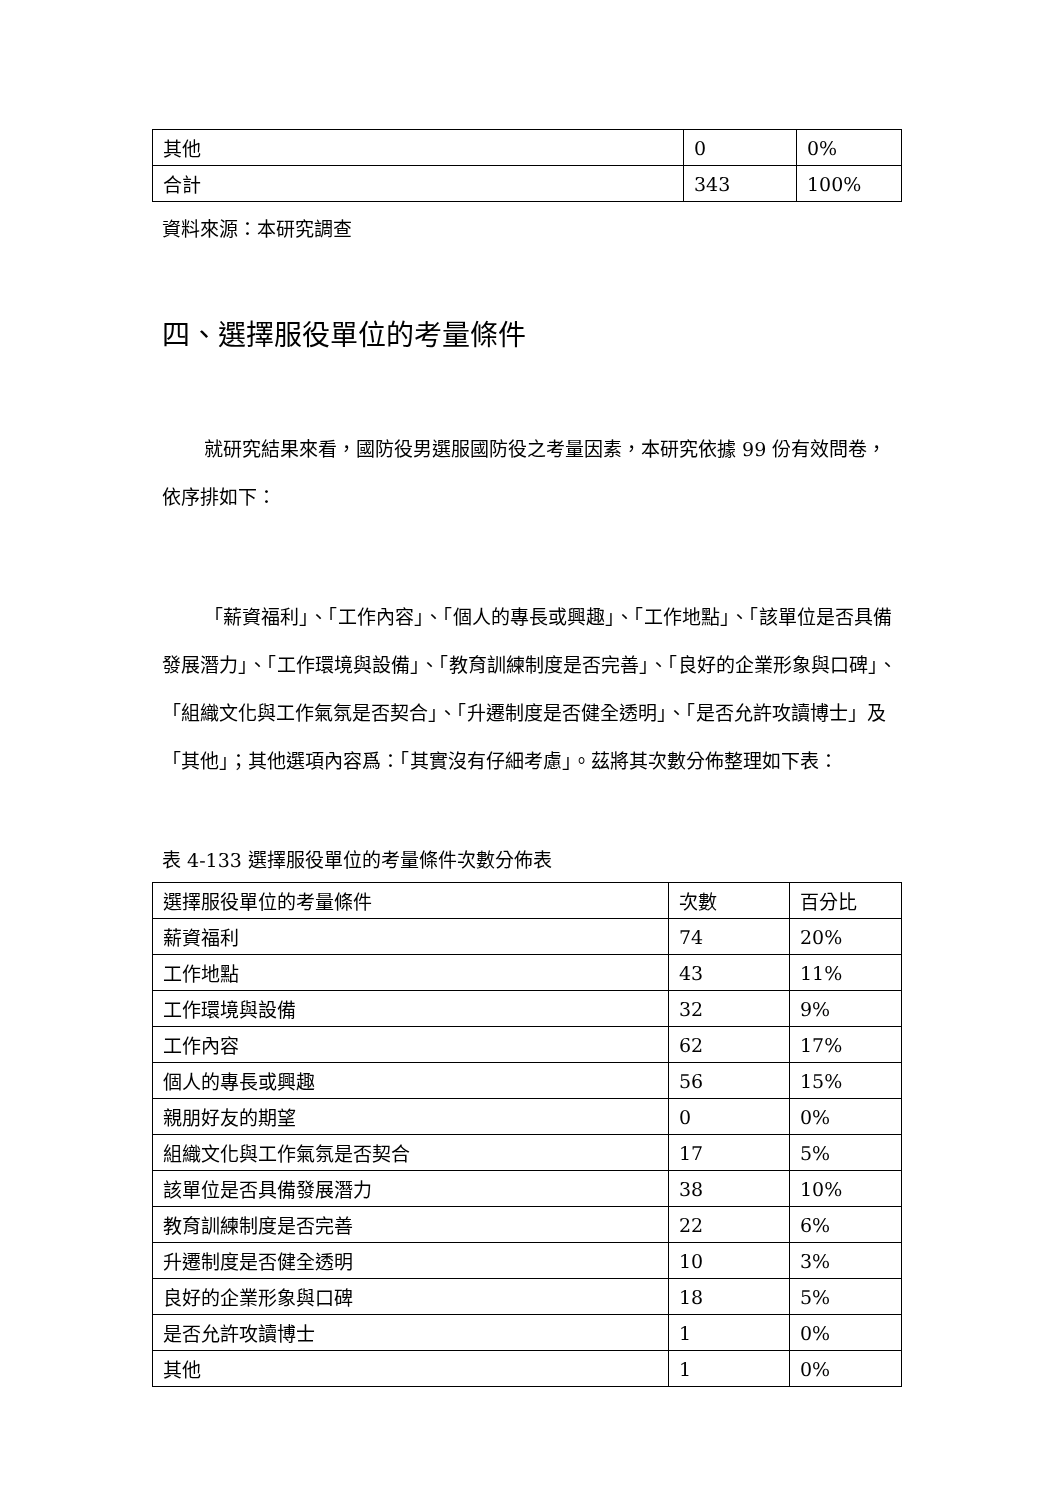| 其他 | 0 | 0% |
| 合計 | 343 | 100% |
資料來源：本研究調查
四、選擇服役單位的考量條件
就研究結果來看，國防役男選服國防役之考量因素，本研究依據 99 份有效問卷，依序排如下：
「薪資福利」、「工作內容」、「個人的專長或興趣」、「工作地點」、「該單位是否具備發展潛力」、「工作環境與設備」、「教育訓練制度是否完善」、「良好的企業形象與口碑」、「組織文化與工作氣氛是否契合」、「升遷制度是否健全透明」、「是否允許攻讀博士」及「其他」；其他選項內容爲：「其實沒有仔細考慮」。茲將其次數分佈整理如下表：
表 4-133 選擇服役單位的考量條件次數分佈表
| 選擇服役單位的考量條件 | 次數 | 百分比 |
| --- | --- | --- |
| 薪資福利 | 74 | 20% |
| 工作地點 | 43 | 11% |
| 工作環境與設備 | 32 | 9% |
| 工作內容 | 62 | 17% |
| 個人的專長或興趣 | 56 | 15% |
| 親朋好友的期望 | 0 | 0% |
| 組織文化與工作氣氛是否契合 | 17 | 5% |
| 該單位是否具備發展潛力 | 38 | 10% |
| 教育訓練制度是否完善 | 22 | 6% |
| 升遷制度是否健全透明 | 10 | 3% |
| 良好的企業形象與口碑 | 18 | 5% |
| 是否允許攻讀博士 | 1 | 0% |
| 其他 | 1 | 0% |